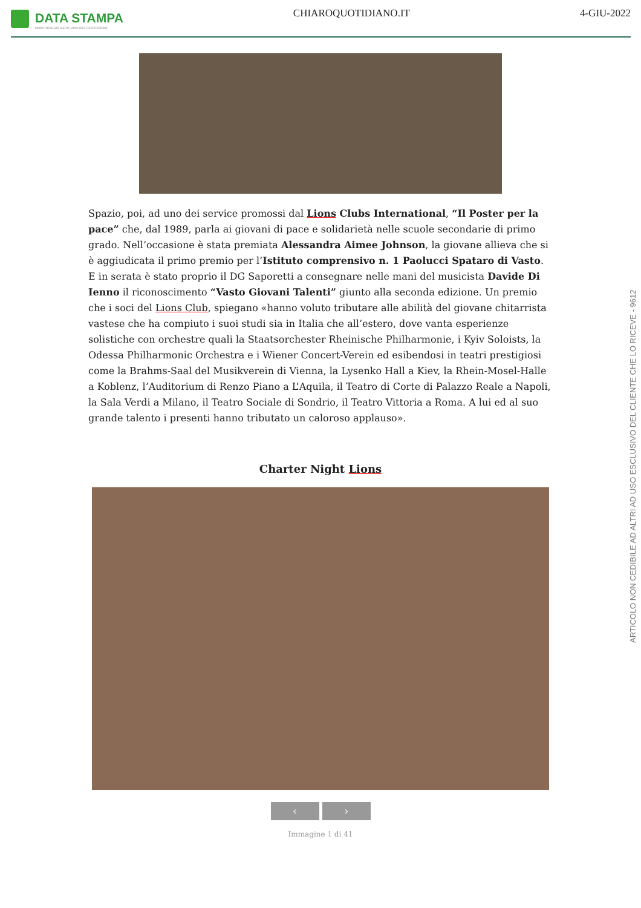DATA STAMPA
MONITORAGGIO MEDIA, ANALISI E REPUTAZIONE
CHIAROQUOTIDIANO.IT 4-GIU-2022
Spazio, poi, ad uno dei service promossi dal Lions Clubs International, “Il Poster per la pace” che, dal 1989, parla ai giovani di pace e solidarietà nelle scuole secondarie di primo grado. Nell’occasione è stata premiata Alessandra Aimee Johnson, la giovane allieva che si è aggiudicata il primo premio per l’Istituto comprensivo n. 1 Paolucci Spataro di Vasto. E in serata è stato proprio il DG Saporetti a consegnare nelle mani del musicista Davide Di Ienno il riconoscimento “Vasto Giovani Talenti” giunto alla seconda edizione. Un premio che i soci del Lions Club, spiegano «hanno voluto tributare alle abilità del giovane chitarrista vastese che ha compiuto i suoi studi sia in Italia che all’estero, dove vanta esperienze solistiche con orchestre quali la Staatsorchester Rheinische Philharmonie, i Kyiv Soloists, la Odessa Philharmonic Orchestra e i Wiener Concert-Verein ed esibendosi in teatri prestigiosi come la Brahms-Saal del Musikverein di Vienna, la Lysenko Hall a Kiev, la Rhein-Mosel-Halle a Koblenz, l’Auditorium di Renzo Piano a L’Aquila, il Teatro di Corte di Palazzo Reale a Napoli, la Sala Verdi a Milano, il Teatro Sociale di Sondrio, il Teatro Vittoria a Roma. A lui ed al suo grande talento i presenti hanno tributato un caloroso applauso».
Charter Night Lions
‹ ›
Immagine 1 di 41
ARTICOLO NON CEDIBILE AD ALTRI AD USO ESCLUSIVO DEL CLIENTE CHE LO RICEVE - 9612